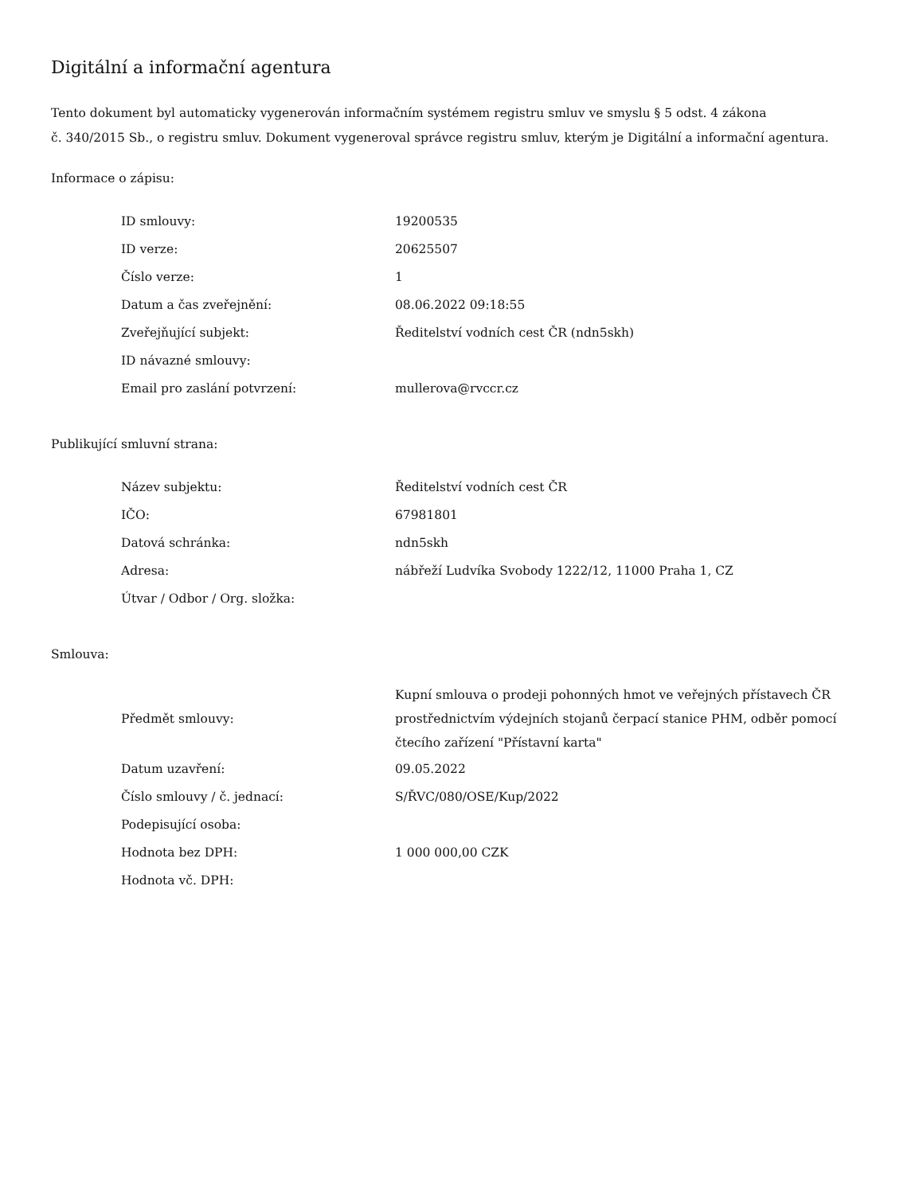Digitální a informační agentura
Tento dokument byl automaticky vygenerován informačním systémem registru smluv ve smyslu § 5 odst. 4 zákona
č. 340/2015 Sb., o registru smluv. Dokument vygeneroval správce registru smluv, kterým je Digitální a informační agentura.
Informace o zápisu:
| ID smlouvy: | 19200535 |
| ID verze: | 20625507 |
| Číslo verze: | 1 |
| Datum a čas zveřejnění: | 08.06.2022 09:18:55 |
| Zveřejňující subjekt: | Ředitelství vodních cest ČR (ndn5skh) |
| ID návazné smlouvy: | |
| Email pro zaslání potvrzení: | mullerova@rvccr.cz |
Publikující smluvní strana:
| Název subjektu: | Ředitelství vodních cest ČR |
| IČO: | 67981801 |
| Datová schránka: | ndn5skh |
| Adresa: | nábřeží Ludvíka Svobody 1222/12, 11000 Praha 1, CZ |
| Útvar / Odbor / Org. složka: | |
Smlouva:
| Předmět smlouvy: | Kupní smlouva o prodeji pohonných hmot ve veřejných přístavech ČR prostřednictvím výdejních stojanů čerpací stanice PHM, odběr pomocí čtecího zařízení "Přístavní karta" |
| Datum uzavření: | 09.05.2022 |
| Číslo smlouvy / č. jednací: | S/ŘVC/080/OSE/Kup/2022 |
| Podepisující osoba: | |
| Hodnota bez DPH: | 1 000 000,00 CZK |
| Hodnota vč. DPH: | |